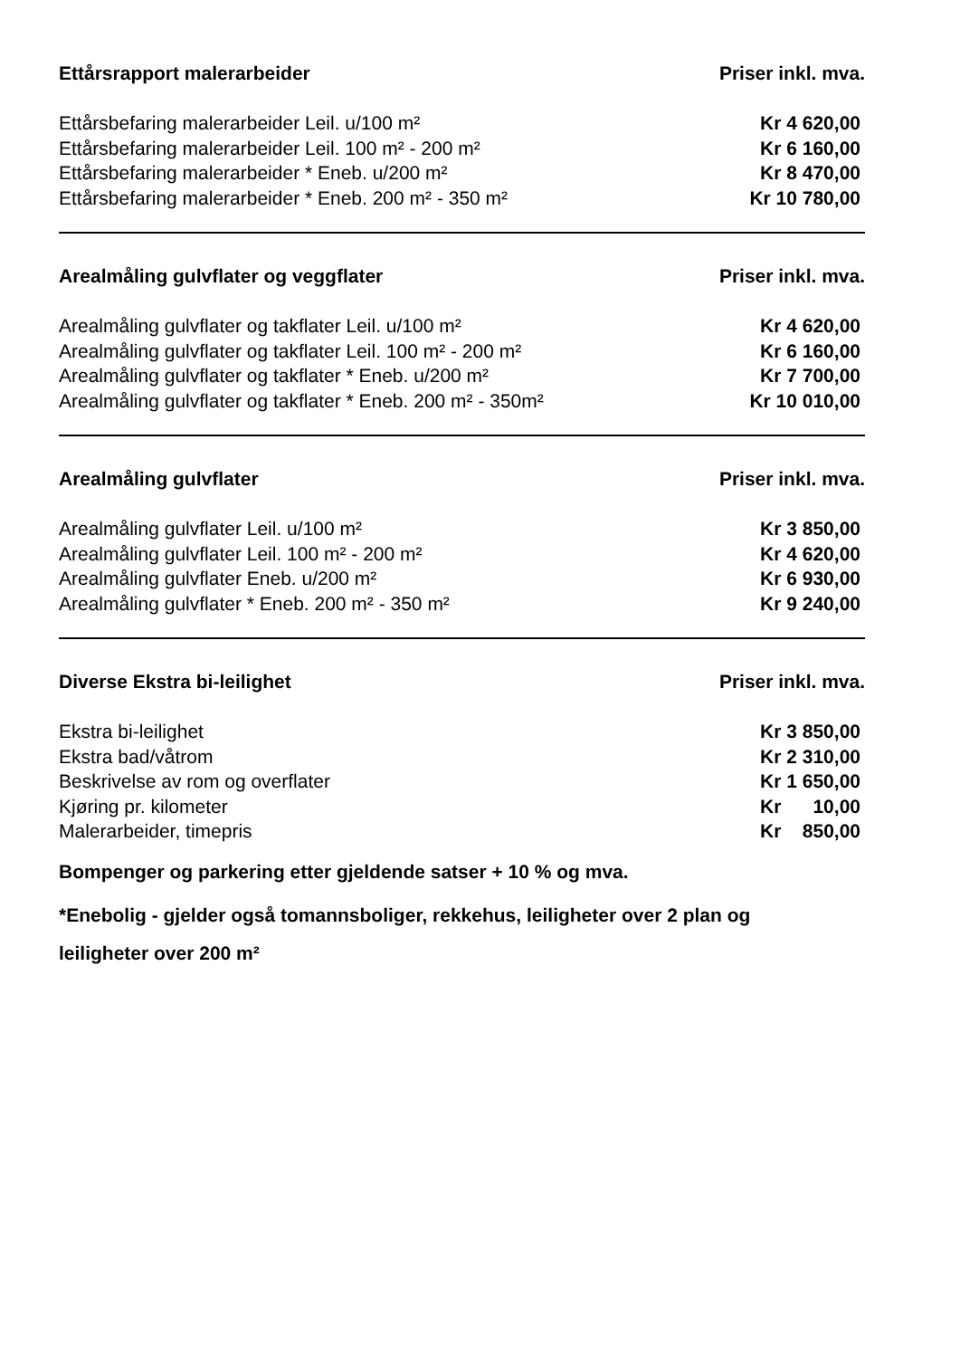| Ettårsrapport malerarbeider | Priser inkl. mva. |
| --- | --- |
| Ettårsbefaring malerarbeider Leil. u/100 m² | Kr 4 620,00 |
| Ettårsbefaring malerarbeider Leil. 100 m² - 200 m² | Kr 6 160,00 |
| Ettårsbefaring malerarbeider * Eneb. u/200 m² | Kr 8 470,00 |
| Ettårsbefaring malerarbeider * Eneb. 200 m² - 350 m² | Kr 10 780,00 |
| Arealmåling gulvflater og veggflater | Priser inkl. mva. |
| --- | --- |
| Arealmåling gulvflater og takflater Leil. u/100 m² | Kr 4 620,00 |
| Arealmåling gulvflater og takflater Leil. 100 m² - 200 m² | Kr 6 160,00 |
| Arealmåling gulvflater og takflater * Eneb. u/200 m² | Kr 7 700,00 |
| Arealmåling gulvflater og takflater * Eneb. 200 m² - 350m² | Kr 10 010,00 |
| Arealmåling gulvflater | Priser inkl. mva. |
| --- | --- |
| Arealmåling gulvflater Leil. u/100 m² | Kr 3 850,00 |
| Arealmåling gulvflater Leil. 100 m² - 200 m² | Kr 4 620,00 |
| Arealmåling gulvflater Eneb. u/200 m² | Kr 6 930,00 |
| Arealmåling gulvflater * Eneb. 200 m² - 350 m² | Kr 9 240,00 |
| Diverse Ekstra bi-leilighet | Priser inkl. mva. |
| --- | --- |
| Ekstra bi-leilighet | Kr 3 850,00 |
| Ekstra bad/våtrom | Kr 2 310,00 |
| Beskrivelse av rom og overflater | Kr 1 650,00 |
| Kjøring pr. kilometer | Kr 10,00 |
| Malerarbeider, timepris | Kr 850,00 |
Bompenger og parkering etter gjeldende satser + 10 % og mva.
*Enebolig - gjelder også tomannsboliger, rekkehus, leiligheter over 2 plan og
leiligheter over 200 m²